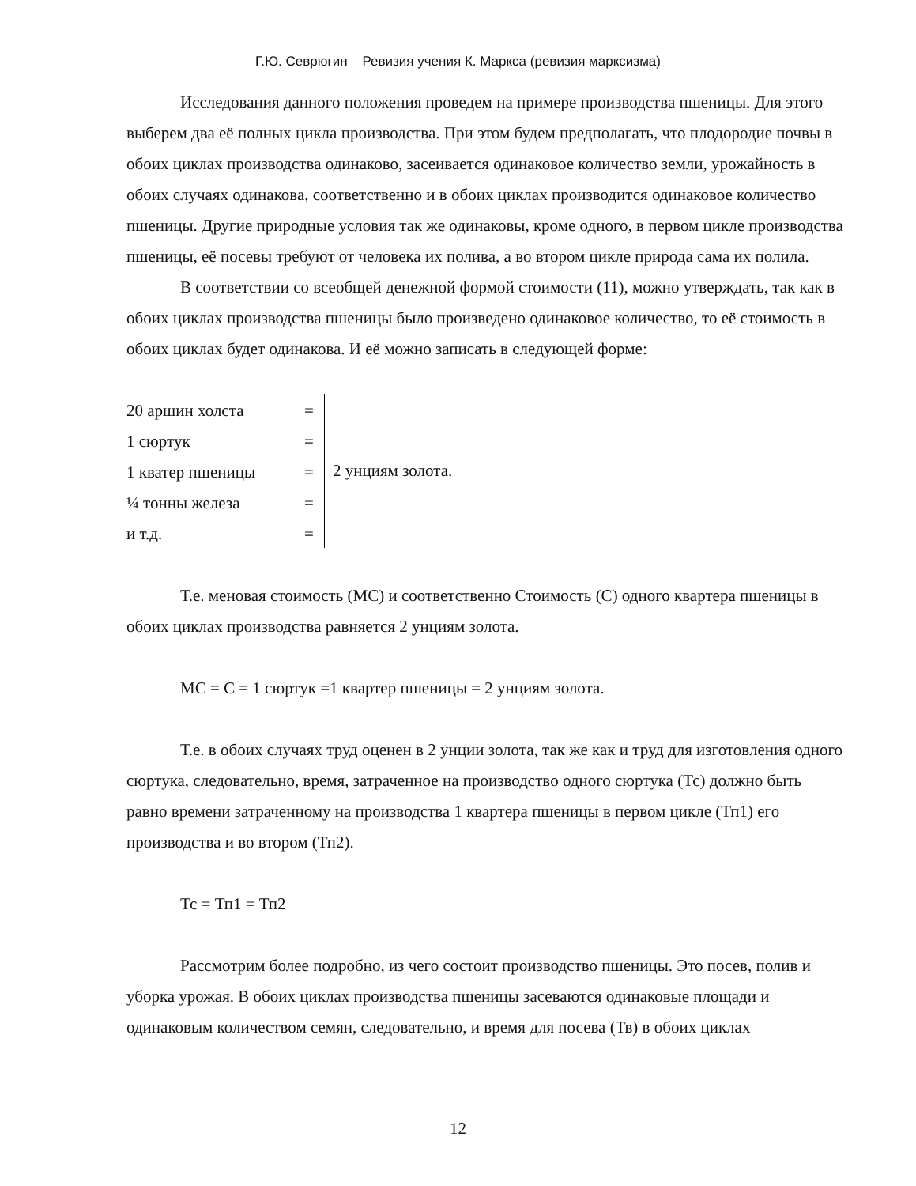Г.Ю. Севрюгин Ревизия учения К. Маркса (ревизия марксизма)
Исследования данного положения проведем на примере производства пшеницы. Для этого выберем два её полных цикла производства. При этом будем предполагать, что плодородие почвы в обоих циклах производства одинаково, засеивается одинаковое количество земли, урожайность в обоих случаях одинакова, соответственно и в обоих циклах производится одинаковое количество пшеницы. Другие природные условия так же одинаковы, кроме одного, в первом цикле производства пшеницы, её посевы требуют от человека их полива, а во втором цикле природа сама их полила.
В соответствии со всеобщей денежной формой стоимости (11), можно утверждать, так как в обоих циклах производства пшеницы было произведено одинаковое количество, то её стоимость в обоих циклах будет одинакова. И её можно записать в следующей форме:
20 аршин холста =
1 сюртук =
1 кватер пшеницы =
¼ тонны железа =
и т.д. =
2 унциям золота.
Т.е. меновая стоимость (МС) и соответственно Стоимость (С) одного квартера пшеницы в обоих циклах производства равняется 2 унциям золота.
МС = С = 1 сюртук =1 квартер пшеницы = 2 унциям золота.
Т.е. в обоих случаях труд оценен в 2 унции золота, так же как и труд для изготовления одного сюртука, следовательно, время, затраченное на производство одного сюртука (Тс) должно быть равно времени затраченному на производства 1 квартера пшеницы в первом цикле (Тп1) его производства и во втором (Тп2).
Тс = Тп1 = Тп2
Рассмотрим более подробно, из чего состоит производство пшеницы. Это посев, полив и уборка урожая. В обоих циклах производства пшеницы засеваются одинаковые площади и одинаковым количеством семян, следовательно, и время для посева (Тв) в обоих циклах
12